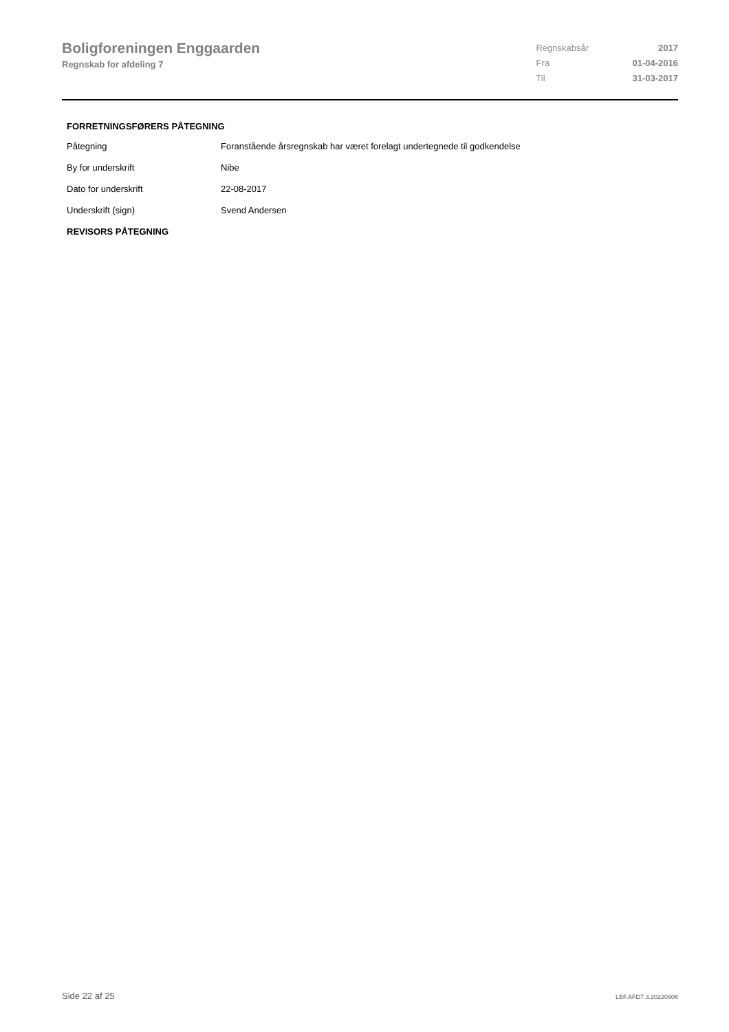Boligforeningen Enggaarden
Regnskab for afdeling 7
| Regnskabsår | 2017 |
| Fra | 01-04-2016 |
| Til | 31-03-2017 |
FORRETNINGSFØRERS PÅTEGNING
| Påtegning | Foranstående årsregnskab har været forelagt undertegnede til godkendelse |
| By for underskrift | Nibe |
| Dato for underskrift | 22-08-2017 |
| Underskrift (sign) | Svend Andersen |
REVISORS PÅTEGNING
Side 22 af 25 LBF.AFD7.3.20220906